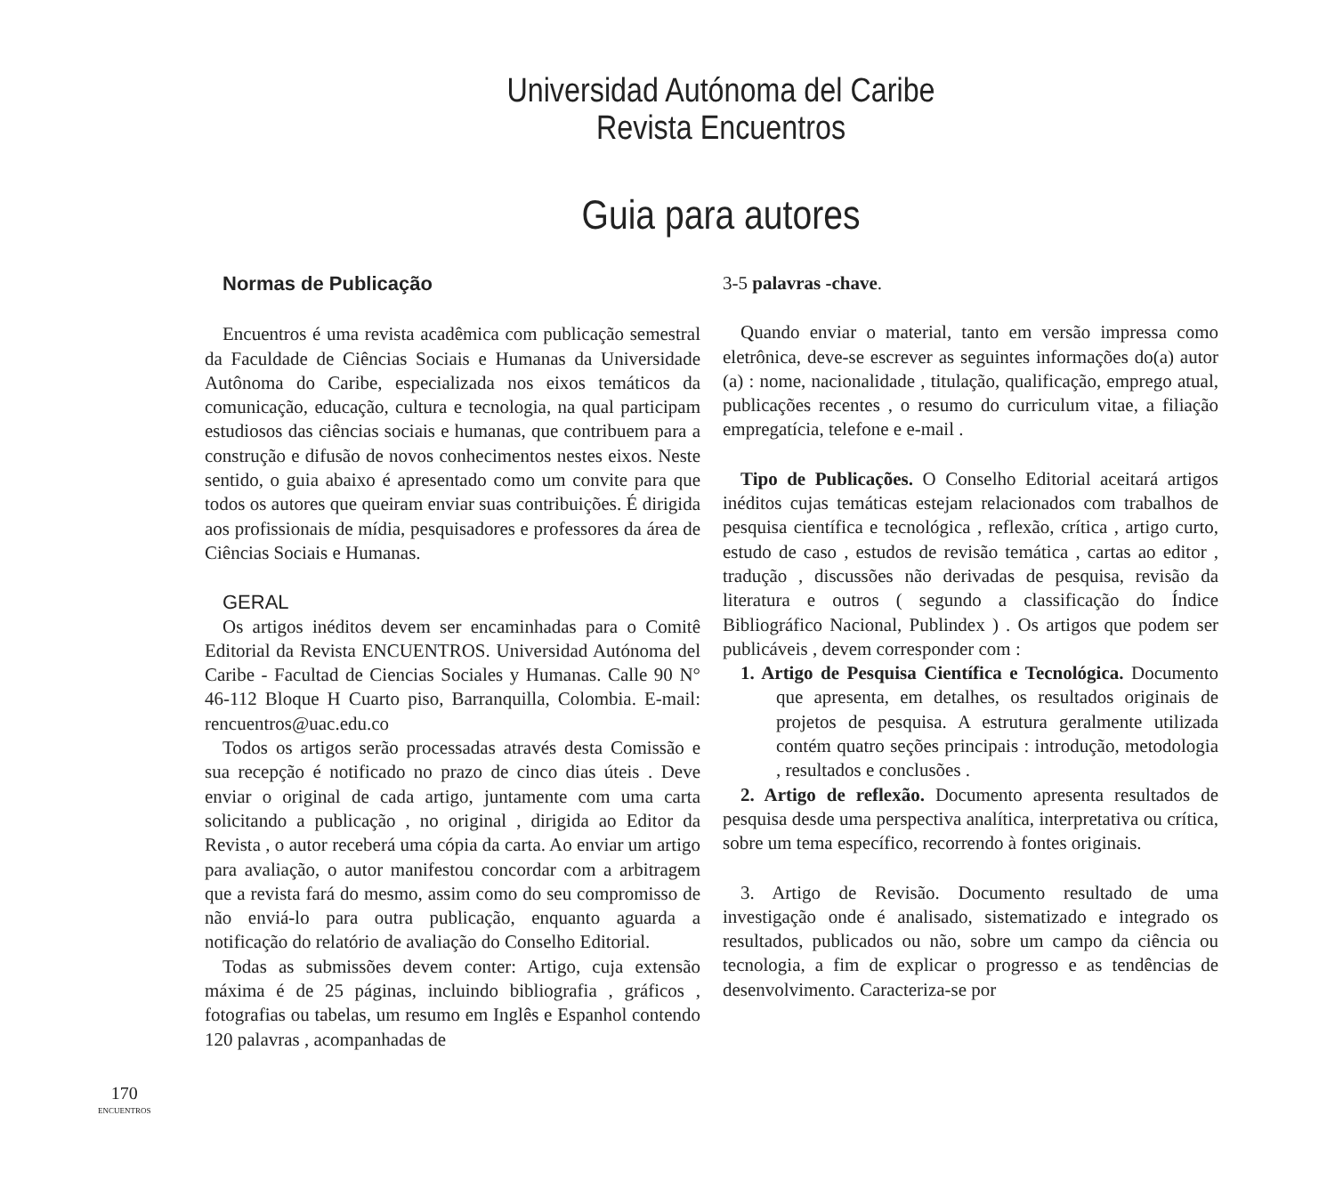Universidad Autónoma del Caribe
Revista Encuentros
Guia para autores
Normas de Publicação
Encuentros é uma revista acadêmica com publicação semestral da Faculdade de Ciências Sociais e Humanas da Universidade Autônoma do Caribe, especializada nos eixos temáticos da comunicação, educação, cultura e tecnologia, na qual participam estudiosos das ciências sociais e humanas, que contribuem para a construção e difusão de novos conhecimentos nestes eixos. Neste sentido, o guia abaixo é apresentado como um convite para que todos os autores que queiram enviar suas contribuições. É dirigida aos profissionais de mídia, pesquisadores e professores da área de Ciências Sociais e Humanas.
GERAL
Os artigos inéditos devem ser encaminhadas para o Comitê Editorial da Revista ENCUENTROS. Universidad Autónoma del Caribe - Facultad de Ciencias Sociales y Humanas. Calle 90 N° 46-112 Bloque H Cuarto piso, Barranquilla, Colombia. E-mail: rencuentros@uac.edu.co
Todos os artigos serão processadas através desta Comissão e sua recepção é notificado no prazo de cinco dias úteis . Deve enviar o original de cada artigo, juntamente com uma carta solicitando a publicação , no original , dirigida ao Editor da Revista , o autor receberá uma cópia da carta. Ao enviar um artigo para avaliação, o autor manifestou concordar com a arbitragem que a revista fará do mesmo, assim como do seu compromisso de não enviá-lo para outra publicação, enquanto aguarda a notificação do relatório de avaliação do Conselho Editorial.
Todas as submissões devem conter: Artigo, cuja extensão máxima é de 25 páginas, incluindo bibliografia , gráficos , fotografias ou tabelas, um resumo em Inglês e Espanhol contendo 120 palavras , acompanhadas de
3-5 palavras -chave.
Quando enviar o material, tanto em versão impressa como eletrônica, deve-se escrever as seguintes informações do(a) autor (a) : nome, nacionalidade , titulação, qualificação, emprego atual, publicações recentes , o resumo do curriculum vitae, a filiação empregatícia, telefone e e-mail .
Tipo de Publicações. O Conselho Editorial aceitará artigos inéditos cujas temáticas estejam relacionados com trabalhos de pesquisa científica e tecnológica , reflexão, crítica , artigo curto, estudo de caso , estudos de revisão temática , cartas ao editor , tradução , discussões não derivadas de pesquisa, revisão da literatura e outros ( segundo a classificação do Índice Bibliográfico Nacional, Publindex ) . Os artigos que podem ser publicáveis , devem corresponder com :
1. Artigo de Pesquisa Científica e Tecnológica. Documento que apresenta, em detalhes, os resultados originais de projetos de pesquisa. A estrutura geralmente utilizada contém quatro seções principais : introdução, metodologia , resultados e conclusões .
2. Artigo de reflexão. Documento apresenta resultados de pesquisa desde uma perspectiva analítica, interpretativa ou crítica, sobre um tema específico, recorrendo à fontes originais.
3. Artigo de Revisão. Documento resultado de uma investigação onde é analisado, sistematizado e integrado os resultados, publicados ou não, sobre um campo da ciência ou tecnologia, a fim de explicar o progresso e as tendências de desenvolvimento. Caracteriza-se por
170
ENCUENTROS